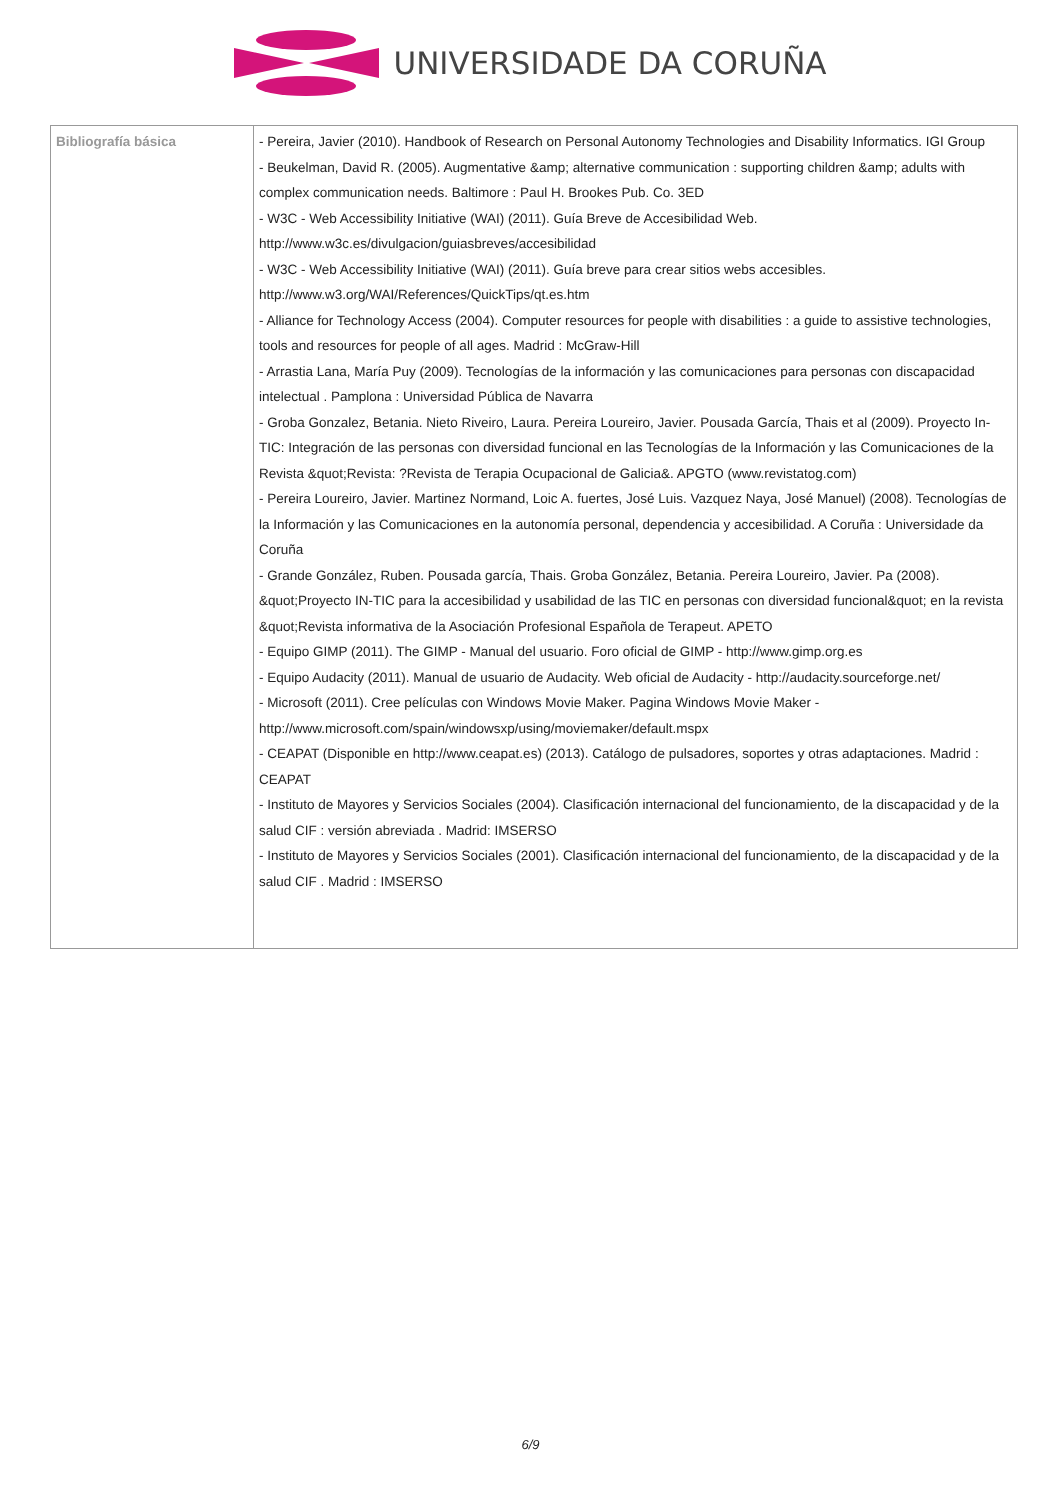UNIVERSIDADE DA CORUÑA
| Bibliografía básica | - Pereira, Javier (2010). Handbook of Research on Personal Autonomy Technologies and Disability Informatics. IGI Group - Beukelman, David R. (2005). Augmentative &amp; alternative communication : supporting children &amp; adults with complex communication needs. Baltimore : Paul H. Brookes Pub. Co. 3ED - W3C - Web Accessibility Initiative (WAI) (2011). Guía Breve de Accesibilidad Web. http://www.w3c.es/divulgacion/guiasbreves/accesibilidad - W3C - Web Accessibility Initiative (WAI) (2011). Guía breve para crear sitios webs accesibles. http://www.w3.org/WAI/References/QuickTips/qt.es.htm - Alliance for Technology Access (2004). Computer resources for people with disabilities : a guide to assistive technologies, tools and resources for people of all ages. Madrid : McGraw-Hill - Arrastia Lana, María Puy (2009). Tecnologías de la información y las comunicaciones para personas con discapacidad intelectual . Pamplona : Universidad Pública de Navarra - Groba Gonzalez, Betania. Nieto Riveiro, Laura. Pereira Loureiro, Javier. Pousada García, Thais et al (2009). Proyecto In-TIC: Integración de las personas con diversidad funcional en las Tecnologías de la Información y las Comunicaciones de la Revista &quot;Revista: ?Revista de Terapia Ocupacional de Galicia&. APGTO (www.revistatog.com) - Pereira Loureiro, Javier. Martinez Normand, Loic A. fuertes, José Luis. Vazquez Naya, José Manuel) (2008). Tecnologías de la Información y las Comunicaciones en la autonomía personal, dependencia y accesibilidad. A Coruña : Universidade da Coruña - Grande González, Ruben. Pousada garcía, Thais. Groba González, Betania. Pereira Loureiro, Javier. Pa (2008). &quot;Proyecto IN-TIC para la accesibilidad y usabilidad de las TIC en personas con diversidad funcional&quot; en la revista &quot;Revista informativa de la Asociación Profesional Española de Terapeut. APETO - Equipo GIMP (2011). The GIMP - Manual del usuario. Foro oficial de GIMP - http://www.gimp.org.es - Equipo Audacity (2011). Manual de usuario de Audacity. Web oficial de Audacity - http://audacity.sourceforge.net/ - Microsoft (2011). Cree películas con Windows Movie Maker. Pagina Windows Movie Maker - http://www.microsoft.com/spain/windowsxp/using/moviemaker/default.mspx - CEAPAT (Disponible en http://www.ceapat.es) (2013). Catálogo de pulsadores, soportes y otras adaptaciones. Madrid : CEAPAT - Instituto de Mayores y Servicios Sociales (2004). Clasificación internacional del funcionamiento, de la discapacidad y de la salud CIF : versión abreviada . Madrid: IMSERSO - Instituto de Mayores y Servicios Sociales (2001). Clasificación internacional del funcionamiento, de la discapacidad y de la salud CIF . Madrid : IMSERSO |
6/9